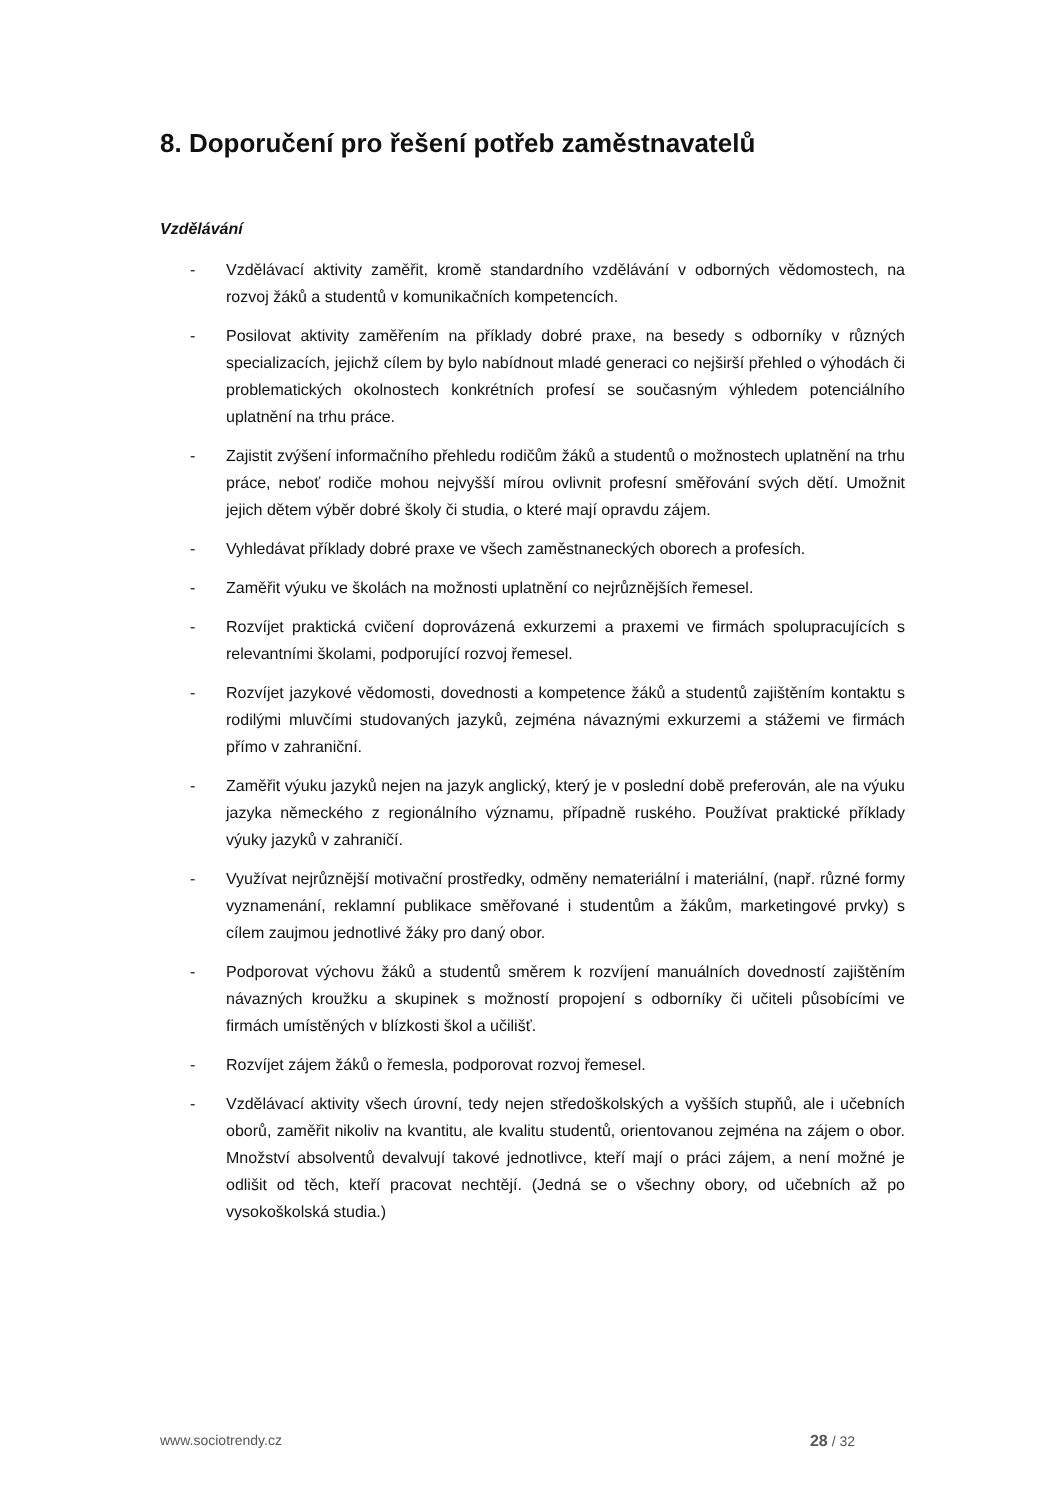8. Doporučení pro řešení potřeb zaměstnavatelů
Vzdělávání
- Vzdělávací aktivity zaměřit, kromě standardního vzdělávání v odborných vědomostech, na rozvoj žáků a studentů v komunikačních kompetencích.
- Posilovat aktivity zaměřením na příklady dobré praxe, na besedy s odborníky v různých specializacích, jejichž cílem by bylo nabídnout mladé generaci co nejširší přehled o výhodách či problematických okolnostech konkrétních profesí se současným výhledem potenciálního uplatnění na trhu práce.
- Zajistit zvýšení informačního přehledu rodičům žáků a studentů o možnostech uplatnění na trhu práce, neboť rodiče mohou nejvyšší mírou ovlivnit profesní směřování svých dětí. Umožnit jejich dětem výběr dobré školy či studia, o které mají opravdu zájem.
- Vyhledávat příklady dobré praxe ve všech zaměstnaneckých oborech a profesích.
- Zaměřit výuku ve školách na možnosti uplatnění co nejrůznějších řemesel.
- Rozvíjet praktická cvičení doprovázená exkurzemi a praxemi ve firmách spolupracujících s relevantními školami, podporující rozvoj řemesel.
- Rozvíjet jazykové vědomosti, dovednosti a kompetence žáků a studentů zajištěním kontaktu s rodilými mluvčími studovaných jazyků, zejména návaznými exkurzemi a stážemi ve firmách přímo v zahraniční.
- Zaměřit výuku jazyků nejen na jazyk anglický, který je v poslední době preferován, ale na výuku jazyka německého z regionálního významu, případně ruského. Používat praktické příklady výuky jazyků v zahraničí.
- Využívat nejrůznější motivační prostředky, odměny nemateriální i materiální, (např. různé formy vyznamenání, reklamní publikace směřované i studentům a žákům, marketingové prvky) s cílem zaujmou jednotlivé žáky pro daný obor.
- Podporovat výchovu žáků a studentů směrem k rozvíjení manuálních dovedností zajištěním návazných kroužku a skupinek s možností propojení s odborníky či učiteli působícími ve firmách umístěných v blízkosti škol a učilišť.
- Rozvíjet zájem žáků o řemesla, podporovat rozvoj řemesel.
- Vzdělávací aktivity všech úrovní, tedy nejen středoškolských a vyšších stupňů, ale i učebních oborů, zaměřit nikoliv na kvantitu, ale kvalitu studentů, orientovanou zejména na zájem o obor. Množství absolventů devalvují takové jednotlivce, kteří mají o práci zájem, a není možné je odlišit od těch, kteří pracovat nechtějí. (Jedná se o všechny obory, od učebních až po vysokoškolská studia.)
www.sociotrendy.cz 28 / 32